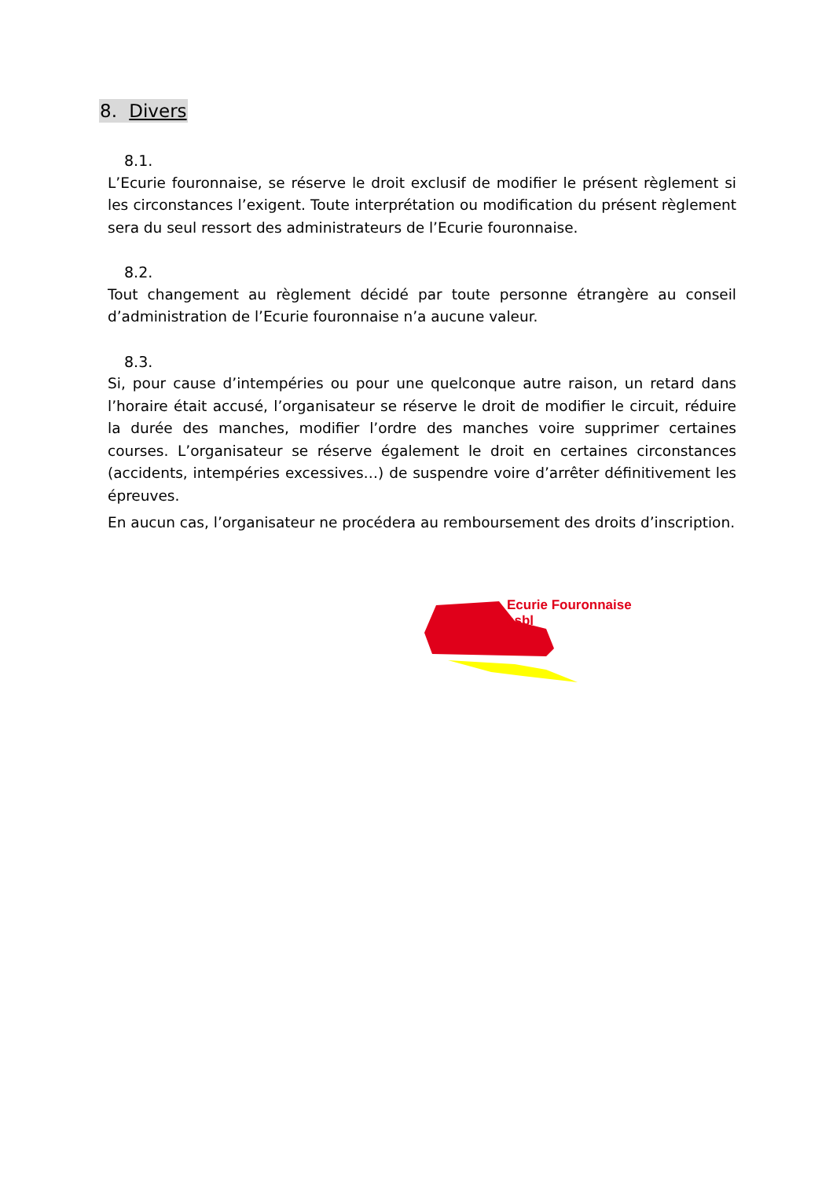8. Divers
8.1.
L’Ecurie fouronnaise, se réserve le droit exclusif de modifier le présent règlement si les circonstances l’exigent. Toute interprétation ou modification du présent règlement sera du seul ressort des administrateurs de l’Ecurie fouronnaise.
8.2.
Tout changement au règlement décidé par toute personne étrangère au conseil d’administration de l’Ecurie fouronnaise n’a aucune valeur.
8.3.
Si, pour cause d’intempéries ou pour une quelconque autre raison, un retard dans l’horaire était accusé, l’organisateur se réserve le droit de modifier le circuit, réduire la durée des manches, modifier l’ordre des manches voire supprimer certaines courses. L’organisateur se réserve également le droit en certaines circonstances (accidents, intempéries excessives…) de suspendre voire d’arrêter définitivement les épreuves.
En aucun cas, l’organisateur ne procédera au remboursement des droits d’inscription.
Ecurie Fouronnaise asbl